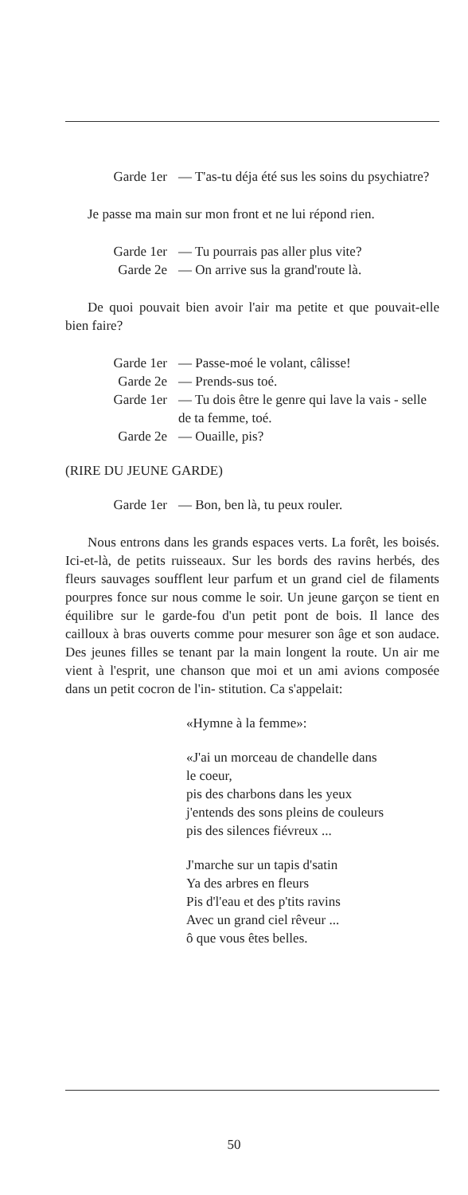Garde 1er — T'as-tu déja été sus les soins du psychiatre?
Je passe ma main sur mon front et ne lui répond rien.
Garde 1er — Tu pourrais pas aller plus vite?
Garde 2e — On arrive sus la grand'route là.
De quoi pouvait bien avoir l'air ma petite et que pouvait-elle bien faire?
Garde 1er — Passe-moé le volant, câlisse!
Garde 2e — Prends-sus toé.
Garde 1er — Tu dois être le genre qui lave la vais - selle de ta femme, toé.
Garde 2e — Ouaille, pis?
(RIRE DU JEUNE GARDE)
Garde 1er — Bon, ben là, tu peux rouler.
Nous entrons dans les grands espaces verts. La forêt, les boisés. Ici-et-là, de petits ruisseaux. Sur les bords des ravins herbés, des fleurs sauvages soufflent leur parfum et un grand ciel de filaments pourpres fonce sur nous comme le soir. Un jeune garçon se tient en équilibre sur le garde-fou d'un petit pont de bois. Il lance des cailloux à bras ouverts comme pour mesurer son âge et son audace. Des jeunes filles se tenant par la main longent la route. Un air me vient à l'esprit, une chanson que moi et un ami avions composée dans un petit cocron de l'in- stitution. Ca s'appelait:
«Hymne à la femme»:
«J'ai un morceau de chandelle dans
le coeur,
pis des charbons dans les yeux
j'entends des sons pleins de couleurs
pis des silences fiévreux ...
J'marche sur un tapis d'satin
Ya des arbres en fleurs
Pis d'l'eau et des p'tits ravins
Avec un grand ciel rêveur ...
ô que vous êtes belles.
50